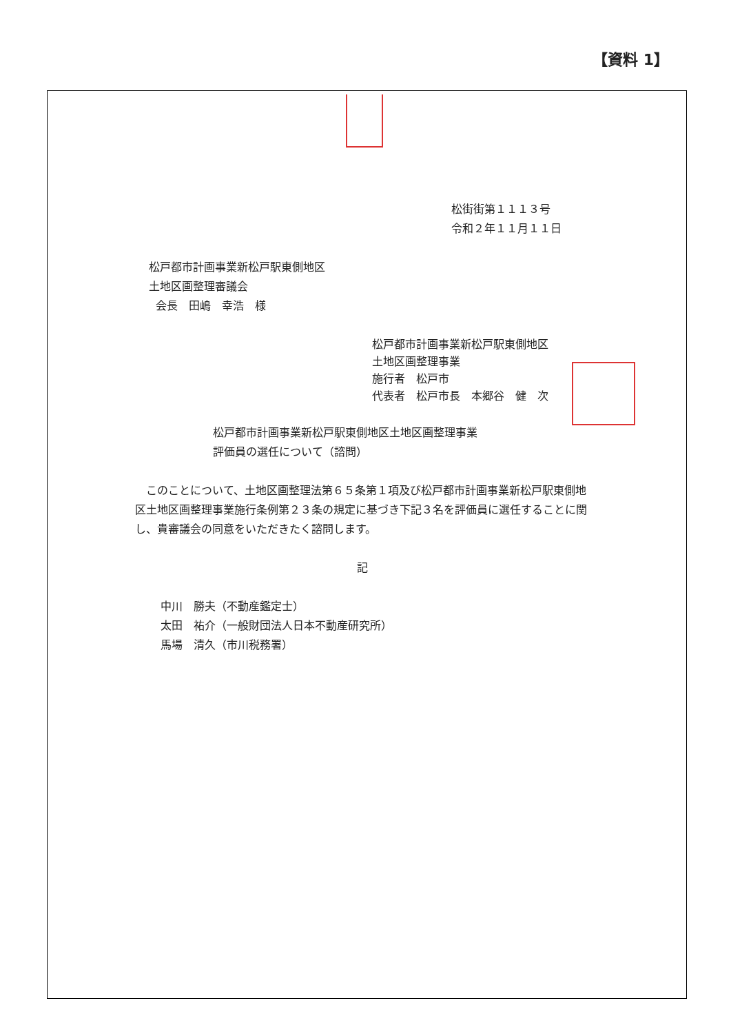【資料 1】
松街街第１１１３号
令和２年１１月１１日
松戸都市計画事業新松戸駅東側地区
土地区画整理審議会
会長　田嶋　幸浩　様
松戸都市計画事業新松戸駅東側地区
土地区画整理事業
施行者　松戸市
代表者　松戸市長　本郷谷　健　次
松戸都市計画事業新松戸駅東側地区土地区画整理事業
評価員の選任について（諮問）
　このことについて、土地区画整理法第６５条第１項及び松戸都市計画事業新松戸駅東側地区土地区画整理事業施行条例第２３条の規定に基づき下記３名を評価員に選任することに関し、貴審議会の同意をいただきたく諮問します。
記
中川　勝夫（不動産鑑定士）
太田　祐介（一般財団法人日本不動産研究所）
馬場　清久（市川税務署）